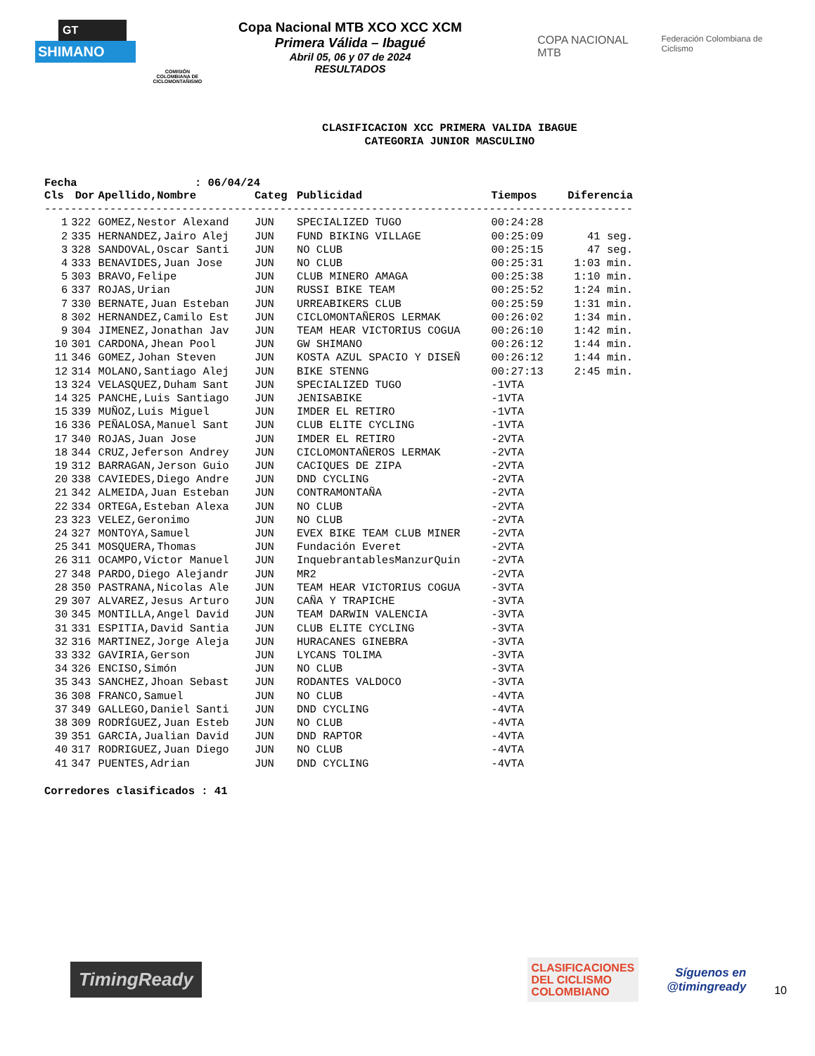GT
SHIMANO
COMISIÓN COLOMBIANA DE CICLOMONTAÑISMO
Copa Nacional MTB XCO XCC XCM
Primera Válida – Ibagué
Abril 05, 06 y 07 de 2024
RESULTADOS
COPA NACIONAL MTB
Federación Colombiana de Ciclismo
CLASIFICACION XCC PRIMERA VALIDA IBAGUE
CATEGORIA JUNIOR MASCULINO
Fecha : 06/04/24
| Cls | Dor | Apellido,Nombre | Categ | Publicidad | Tiempos | Diferencia |
| --- | --- | --- | --- | --- | --- | --- |
| ------------------------------------------------------------------------------------------ | | | | | | |
| 1 | 322 | GOMEZ,Nestor Alexand | JUN | SPECIALIZED TUGO | 00:24:28 | |
| 2 | 335 | HERNANDEZ,Jairo Alej | JUN | FUND BIKING VILLAGE | 00:25:09 | 41 seg. |
| 3 | 328 | SANDOVAL,Oscar Santi | JUN | NO CLUB | 00:25:15 | 47 seg. |
| 4 | 333 | BENAVIDES,Juan Jose | JUN | NO CLUB | 00:25:31 | 1:03 min. |
| 5 | 303 | BRAVO,Felipe | JUN | CLUB MINERO AMAGA | 00:25:38 | 1:10 min. |
| 6 | 337 | ROJAS,Urian | JUN | RUSSI BIKE TEAM | 00:25:52 | 1:24 min. |
| 7 | 330 | BERNATE,Juan Esteban | JUN | URREABIKERS CLUB | 00:25:59 | 1:31 min. |
| 8 | 302 | HERNANDEZ,Camilo Est | JUN | CICLOMONTAÑEROS LERMAK | 00:26:02 | 1:34 min. |
| 9 | 304 | JIMENEZ,Jonathan Jav | JUN | TEAM HEAR VICTORIUS COGUA | 00:26:10 | 1:42 min. |
| 10 | 301 | CARDONA,Jhean Pool | JUN | GW SHIMANO | 00:26:12 | 1:44 min. |
| 11 | 346 | GOMEZ,Johan Steven | JUN | KOSTA AZUL SPACIO Y DISEÑ | 00:26:12 | 1:44 min. |
| 12 | 314 | MOLANO,Santiago Alej | JUN | BIKE STENNG | 00:27:13 | 2:45 min. |
| 13 | 324 | VELASQUEZ,Duham Sant | JUN | SPECIALIZED TUGO | -1VTA | |
| 14 | 325 | PANCHE,Luis Santiago | JUN | JENISABIKE | -1VTA | |
| 15 | 339 | MUÑOZ,Luis Miguel | JUN | IMDER EL RETIRO | -1VTA | |
| 16 | 336 | PEÑALOSA,Manuel Sant | JUN | CLUB ELITE CYCLING | -1VTA | |
| 17 | 340 | ROJAS,Juan Jose | JUN | IMDER EL RETIRO | -2VTA | |
| 18 | 344 | CRUZ,Jeferson Andrey | JUN | CICLOMONTAÑEROS LERMAK | -2VTA | |
| 19 | 312 | BARRAGAN,Jerson Guio | JUN | CACIQUES DE ZIPA | -2VTA | |
| 20 | 338 | CAVIEDES,Diego Andre | JUN | DND CYCLING | -2VTA | |
| 21 | 342 | ALMEIDA,Juan Esteban | JUN | CONTRAMONTAÑA | -2VTA | |
| 22 | 334 | ORTEGA,Esteban Alexa | JUN | NO CLUB | -2VTA | |
| 23 | 323 | VELEZ,Geronimo | JUN | NO CLUB | -2VTA | |
| 24 | 327 | MONTOYA,Samuel | JUN | EVEX BIKE TEAM CLUB MINER | -2VTA | |
| 25 | 341 | MOSQUERA,Thomas | JUN | Fundación Everet | -2VTA | |
| 26 | 311 | OCAMPO,Victor Manuel | JUN | InquebrantablesManzurQuin | -2VTA | |
| 27 | 348 | PARDO,Diego Alejandr | JUN | MR2 | -2VTA | |
| 28 | 350 | PASTRANA,Nicolas Ale | JUN | TEAM HEAR VICTORIUS COGUA | -3VTA | |
| 29 | 307 | ALVAREZ,Jesus Arturo | JUN | CAÑA Y TRAPICHE | -3VTA | |
| 30 | 345 | MONTILLA,Angel David | JUN | TEAM DARWIN VALENCIA | -3VTA | |
| 31 | 331 | ESPITIA,David Santia | JUN | CLUB ELITE CYCLING | -3VTA | |
| 32 | 316 | MARTINEZ,Jorge Aleja | JUN | HURACANES GINEBRA | -3VTA | |
| 33 | 332 | GAVIRIA,Gerson | JUN | LYCANS TOLIMA | -3VTA | |
| 34 | 326 | ENCISO,Simón | JUN | NO CLUB | -3VTA | |
| 35 | 343 | SANCHEZ,Jhoan Sebast | JUN | RODANTES VALDOCO | -3VTA | |
| 36 | 308 | FRANCO,Samuel | JUN | NO CLUB | -4VTA | |
| 37 | 349 | GALLEGO,Daniel Santi | JUN | DND CYCLING | -4VTA | |
| 38 | 309 | RODRÍGUEZ,Juan Esteb | JUN | NO CLUB | -4VTA | |
| 39 | 351 | GARCIA,Jualian David | JUN | DND RAPTOR | -4VTA | |
| 40 | 317 | RODRIGUEZ,Juan Diego | JUN | NO CLUB | -4VTA | |
| 41 | 347 | PUENTES,Adrian | JUN | DND CYCLING | -4VTA | |
Corredores clasificados : 41
TimingReady
CLASIFICACIONES
DEL CICLISMO
COLOMBIANO
Síguenos en
@timingready
10